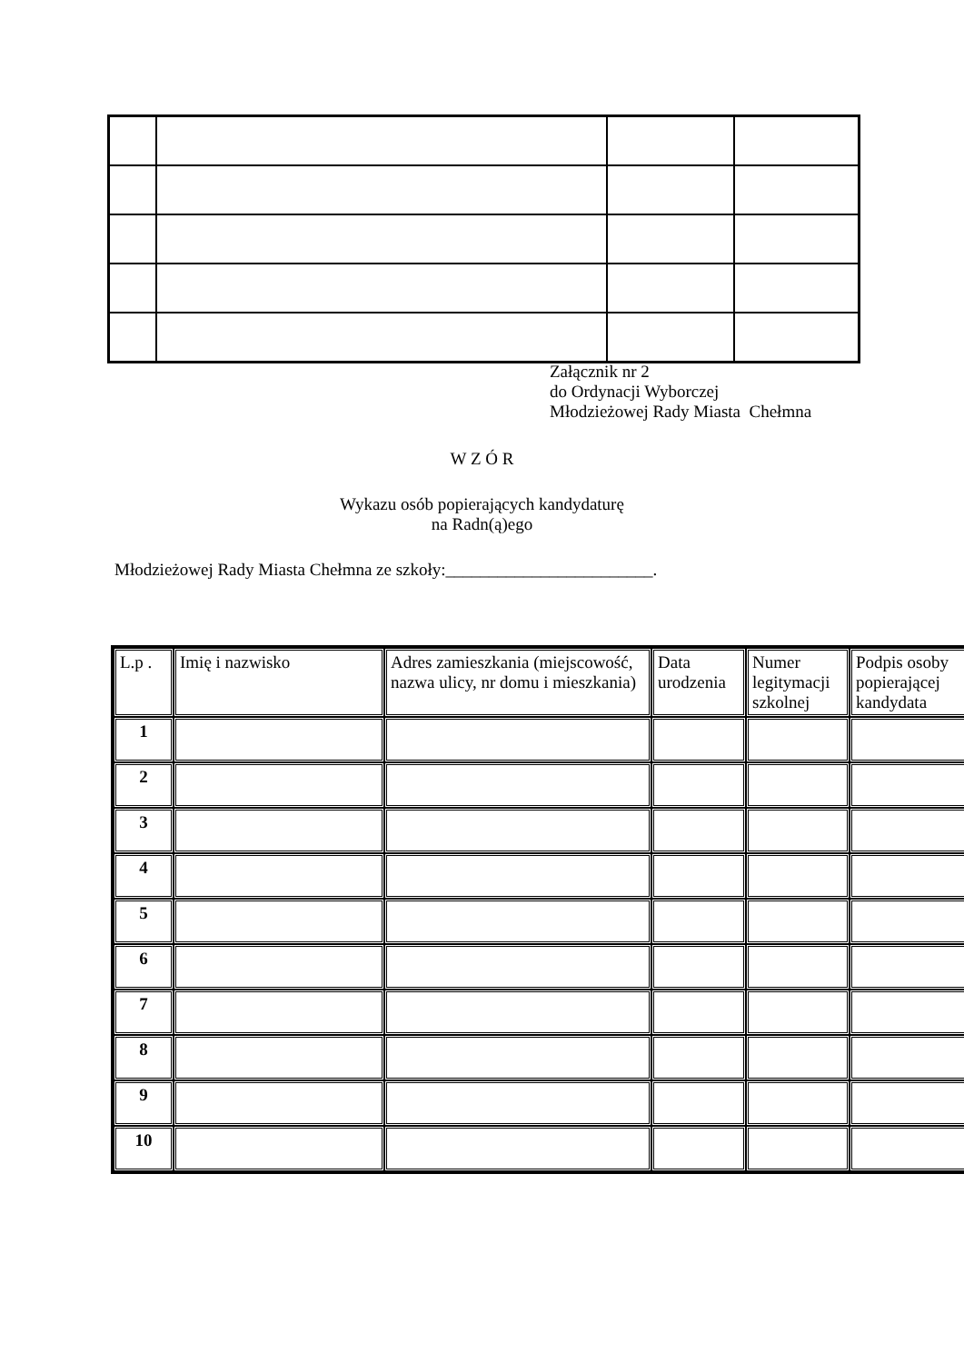Załącznik nr 2
do Ordynacji Wyborczej
Młodzieżowej Rady Miasta Chełmna
W Z Ó R
Wykazu osób popierających kandydaturę
na Radn(ą)ego
Młodzieżowej Rady Miasta Chełmna ze szkoły:________________________.
| L.p . | Imię i nazwisko | Adres zamieszkania (miejscowość, nazwa ulicy, nr domu i mieszkania) | Data urodzenia | Numer legitymacji szkolnej | Podpis osoby popierającej kandydata |
| --- | --- | --- | --- | --- | --- |
| 1 | | | | | |
| 2 | | | | | |
| 3 | | | | | |
| 4 | | | | | |
| 5 | | | | | |
| 6 | | | | | |
| 7 | | | | | |
| 8 | | | | | |
| 9 | | | | | |
| 10 | | | | | |